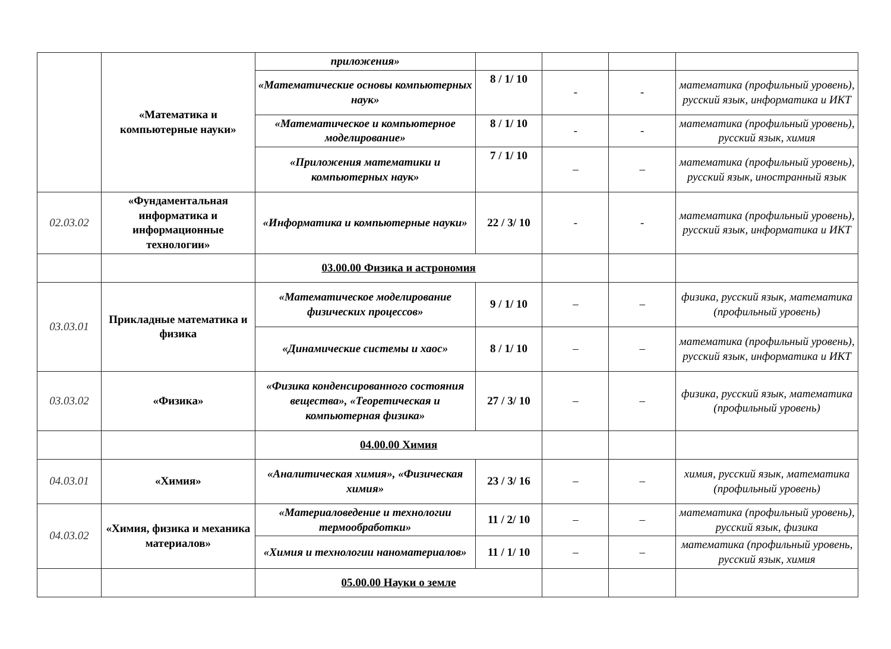| | «Математика и компьютерные науки» | приложения» | | | | |
| | | «Математические основы компьютерных наук» | 8 / 1/ 10 | - | - | математика (профильный уровень), русский язык, информатика и ИКТ |
| | | «Математическое и компьютерное моделирование» | 8 / 1/ 10 | - | - | математика (профильный уровень), русский язык, химия |
| | | «Приложения математики и компьютерных наук» | 7 / 1/ 10 | – | – | математика (профильный уровень), русский язык, иностранный язык |
| 02.03.02 | «Фундаментальная информатика и информационные технологии» | «Информатика и компьютерные науки» | 22 / 3/ 10 | - | - | математика (профильный уровень), русский язык, информатика и ИКТ |
| | | 03.00.00 Физика и астрономия | | | | |
| 03.03.01 | Прикладные математика и физика | «Математическое моделирование физических процессов» | 9 / 1/ 10 | – | – | физика, русский язык, математика (профильный уровень) |
| | | «Динамические системы и хаос» | 8 / 1/ 10 | – | – | математика (профильный уровень), русский язык, информатика и ИКТ |
| 03.03.02 | «Физика» | «Физика конденсированного состояния вещества», «Теоретическая и компьютерная физика» | 27 / 3/ 10 | – | – | физика, русский язык, математика (профильный уровень) |
| | | 04.00.00 Химия | | | | |
| 04.03.01 | «Химия» | «Аналитическая химия», «Физическая химия» | 23 / 3/ 16 | – | – | химия, русский язык, математика (профильный уровень) |
| 04.03.02 | «Химия, физика и механика материалов» | «Материаловедение и технологии термообработки» | 11 / 2/ 10 | – | – | математика (профильный уровень), русский язык, физика |
| | | «Химия и технологии наноматериалов» | 11 / 1/ 10 | – | – | математика (профильный уровень, русский язык, химия |
| | | 05.00.00 Науки о земле | | | | |